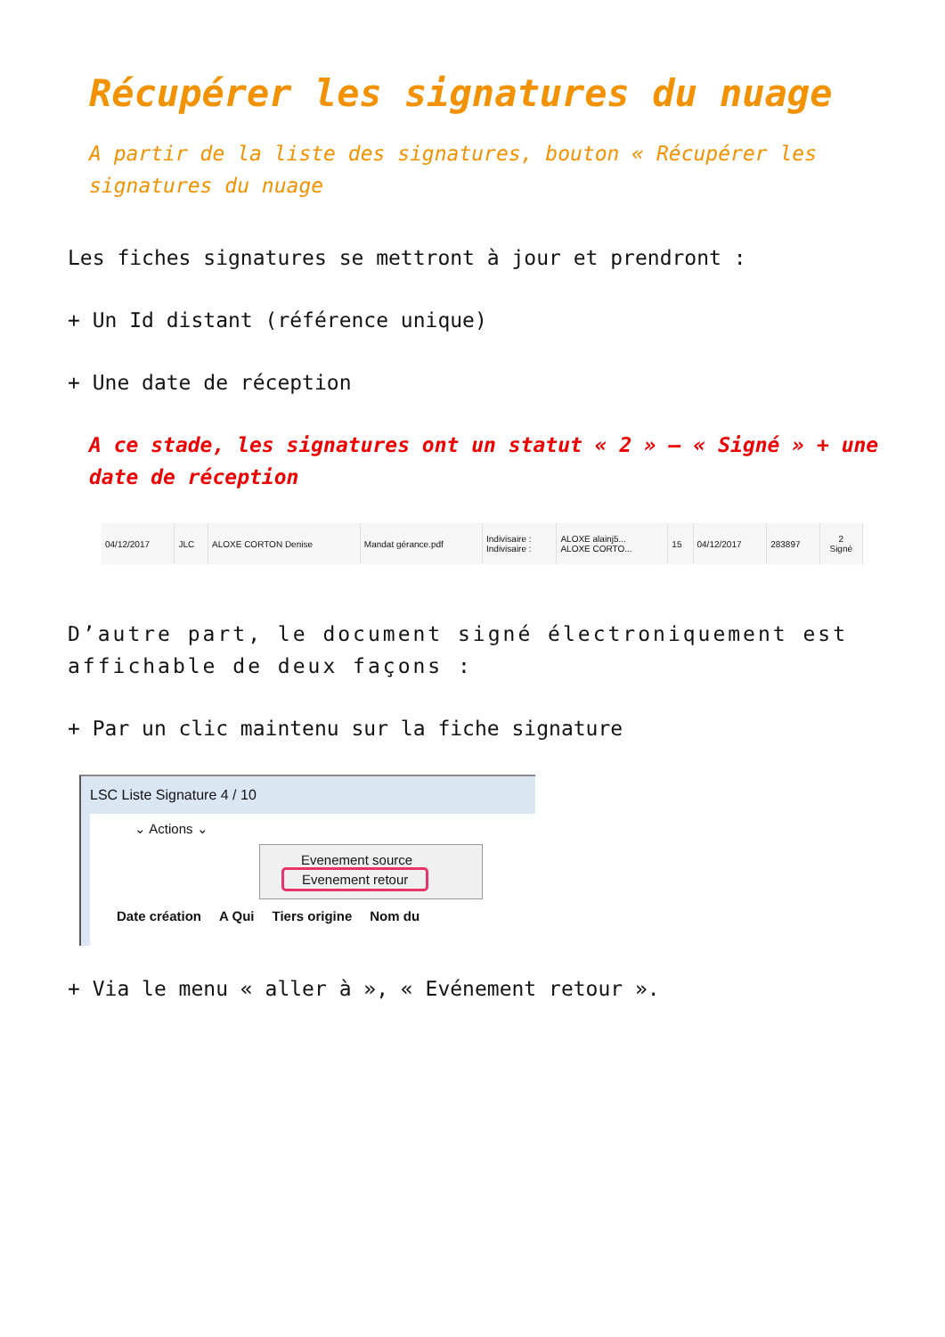Récupérer les signatures du nuage
A partir de la liste des signatures, bouton « Récupérer les signatures du nuage
Les fiches signatures se mettront à jour et prendront :
+ Un Id distant (référence unique)
+ Une date de réception
A ce stade, les signatures ont un statut « 2 » – « Signé » + une date de réception
| 04/12/2017 | JLC | ALOXE CORTON Denise | Mandat gérance.pdf | Indivisaire : Indivisaire : | ALOXE alainj5... ALOXE CORTO... | 15 | 04/12/2017 | 283897 | 2 Signé |
D’autre part, le document signé électroniquement est affichable de deux façons :
+ Par un clic maintenu sur la fiche signature
LSC Liste Signature 4 / 10
⌄ Actions ⌄
Evenement source
Evenement retour
Date création A Qui Tiers origine Nom du
+ Via le menu « aller à », « Evénement retour ».